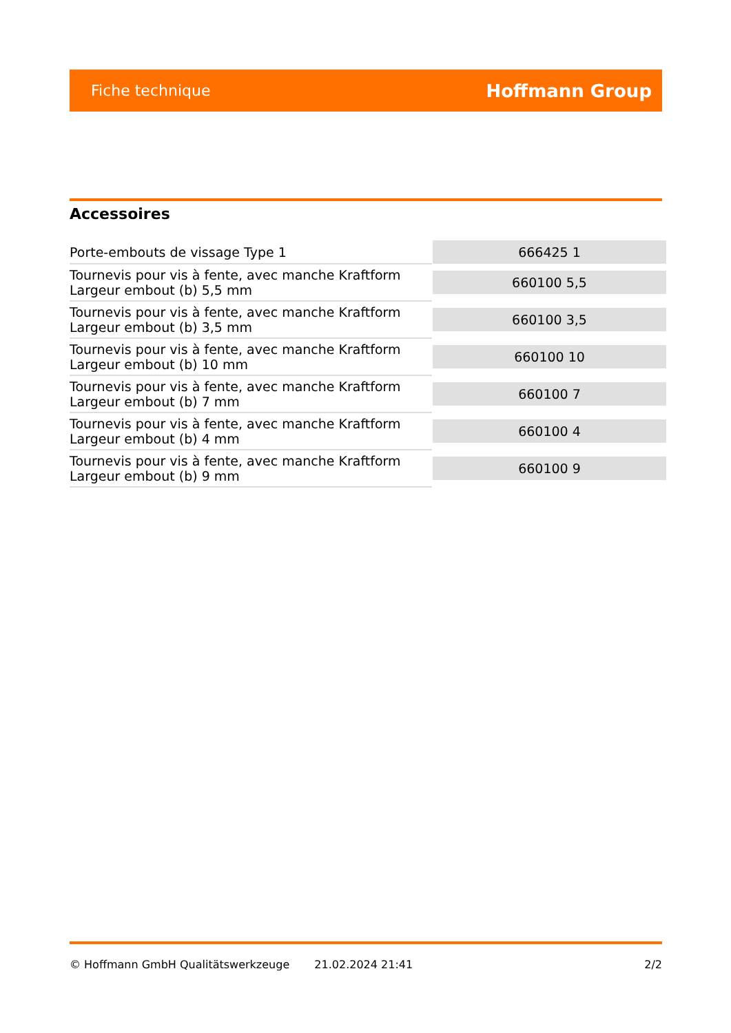Fiche technique Hoffmann Group
Accessoires
| Porte-embouts de vissage Type 1 | 666425 1 |
| Tournevis pour vis à fente, avec manche Kraftform Largeur embout (b) 5,5 mm | 660100 5,5 |
| Tournevis pour vis à fente, avec manche Kraftform Largeur embout (b) 3,5 mm | 660100 3,5 |
| Tournevis pour vis à fente, avec manche Kraftform Largeur embout (b) 10 mm | 660100 10 |
| Tournevis pour vis à fente, avec manche Kraftform Largeur embout (b) 7 mm | 660100 7 |
| Tournevis pour vis à fente, avec manche Kraftform Largeur embout (b) 4 mm | 660100 4 |
| Tournevis pour vis à fente, avec manche Kraftform Largeur embout (b) 9 mm | 660100 9 |
© Hoffmann GmbH Qualitätswerkzeuge 21.02.2024 21:41 2/2